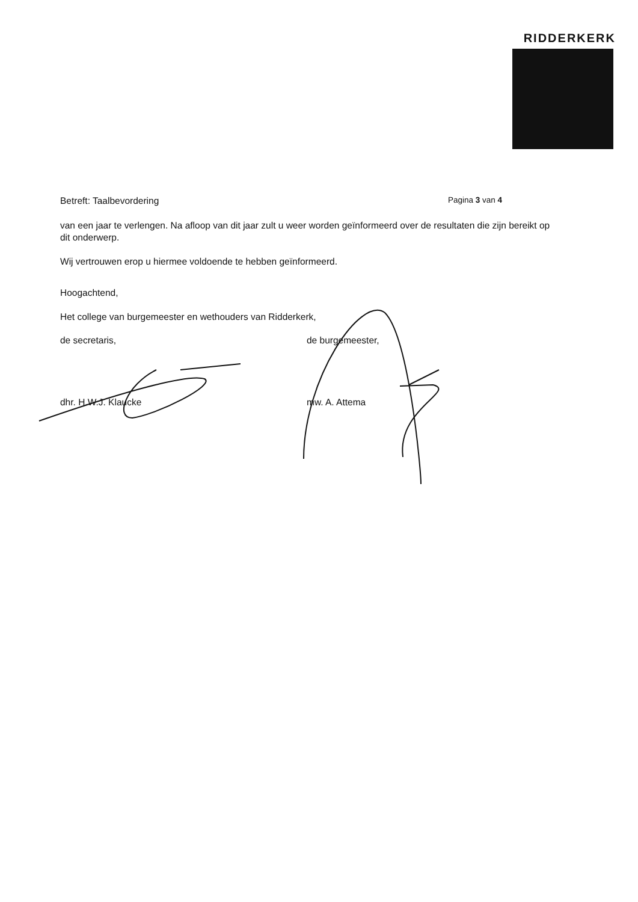RIDDERKERK
Betreft: Taalbevordering Pagina 3 van 4
van een jaar te verlengen. Na afloop van dit jaar zult u weer worden geïnformeerd over de resultaten die zijn bereikt op dit onderwerp.
Wij vertrouwen erop u hiermee voldoende te hebben geïnformeerd.
Hoogachtend,
Het college van burgemeester en wethouders van Ridderkerk,
de secretaris, de burgemeester,
dhr. H.W.J. Klaucke mw. A. Attema